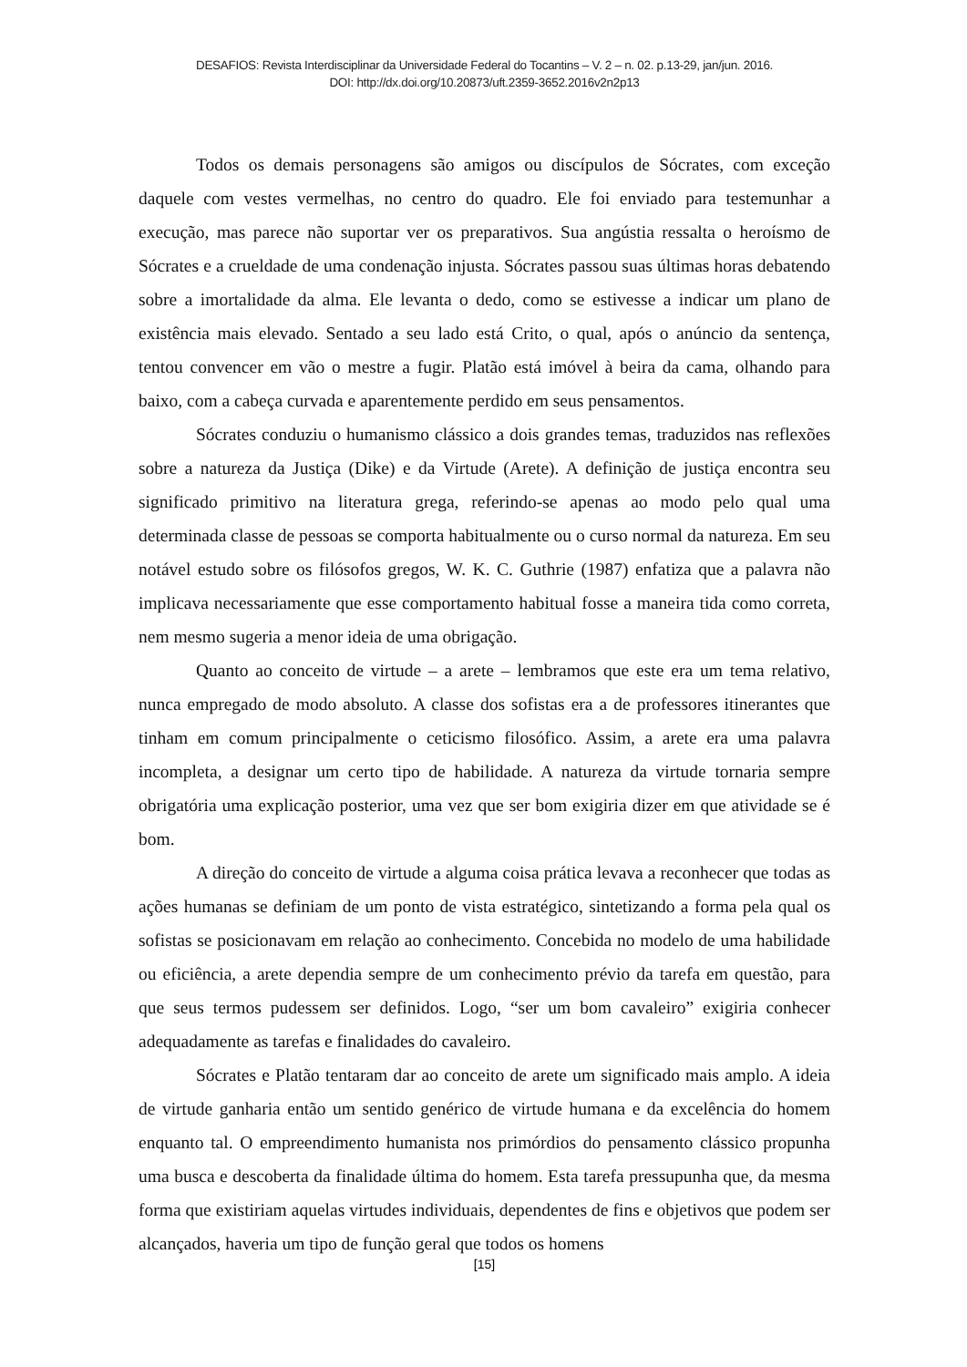DESAFIOS: Revista Interdisciplinar da Universidade Federal do Tocantins – V. 2 – n. 02. p.13-29, jan/jun. 2016.
DOI: http://dx.doi.org/10.20873/uft.2359-3652.2016v2n2p13
Todos os demais personagens são amigos ou discípulos de Sócrates, com exceção daquele com vestes vermelhas, no centro do quadro. Ele foi enviado para testemunhar a execução, mas parece não suportar ver os preparativos. Sua angústia ressalta o heroísmo de Sócrates e a crueldade de uma condenação injusta. Sócrates passou suas últimas horas debatendo sobre a imortalidade da alma. Ele levanta o dedo, como se estivesse a indicar um plano de existência mais elevado. Sentado a seu lado está Crito, o qual, após o anúncio da sentença, tentou convencer em vão o mestre a fugir. Platão está imóvel à beira da cama, olhando para baixo, com a cabeça curvada e aparentemente perdido em seus pensamentos.
Sócrates conduziu o humanismo clássico a dois grandes temas, traduzidos nas reflexões sobre a natureza da Justiça (Dike) e da Virtude (Arete). A definição de justiça encontra seu significado primitivo na literatura grega, referindo-se apenas ao modo pelo qual uma determinada classe de pessoas se comporta habitualmente ou o curso normal da natureza. Em seu notável estudo sobre os filósofos gregos, W. K. C. Guthrie (1987) enfatiza que a palavra não implicava necessariamente que esse comportamento habitual fosse a maneira tida como correta, nem mesmo sugeria a menor ideia de uma obrigação.
Quanto ao conceito de virtude – a arete – lembramos que este era um tema relativo, nunca empregado de modo absoluto. A classe dos sofistas era a de professores itinerantes que tinham em comum principalmente o ceticismo filosófico. Assim, a arete era uma palavra incompleta, a designar um certo tipo de habilidade. A natureza da virtude tornaria sempre obrigatória uma explicação posterior, uma vez que ser bom exigiria dizer em que atividade se é bom.
A direção do conceito de virtude a alguma coisa prática levava a reconhecer que todas as ações humanas se definiam de um ponto de vista estratégico, sintetizando a forma pela qual os sofistas se posicionavam em relação ao conhecimento. Concebida no modelo de uma habilidade ou eficiência, a arete dependia sempre de um conhecimento prévio da tarefa em questão, para que seus termos pudessem ser definidos. Logo, “ser um bom cavaleiro” exigiria conhecer adequadamente as tarefas e finalidades do cavaleiro.
Sócrates e Platão tentaram dar ao conceito de arete um significado mais amplo. A ideia de virtude ganharia então um sentido genérico de virtude humana e da excelência do homem enquanto tal. O empreendimento humanista nos primórdios do pensamento clássico propunha uma busca e descoberta da finalidade última do homem. Esta tarefa pressupunha que, da mesma forma que existiriam aquelas virtudes individuais, dependentes de fins e objetivos que podem ser alcançados, haveria um tipo de função geral que todos os homens
[15]